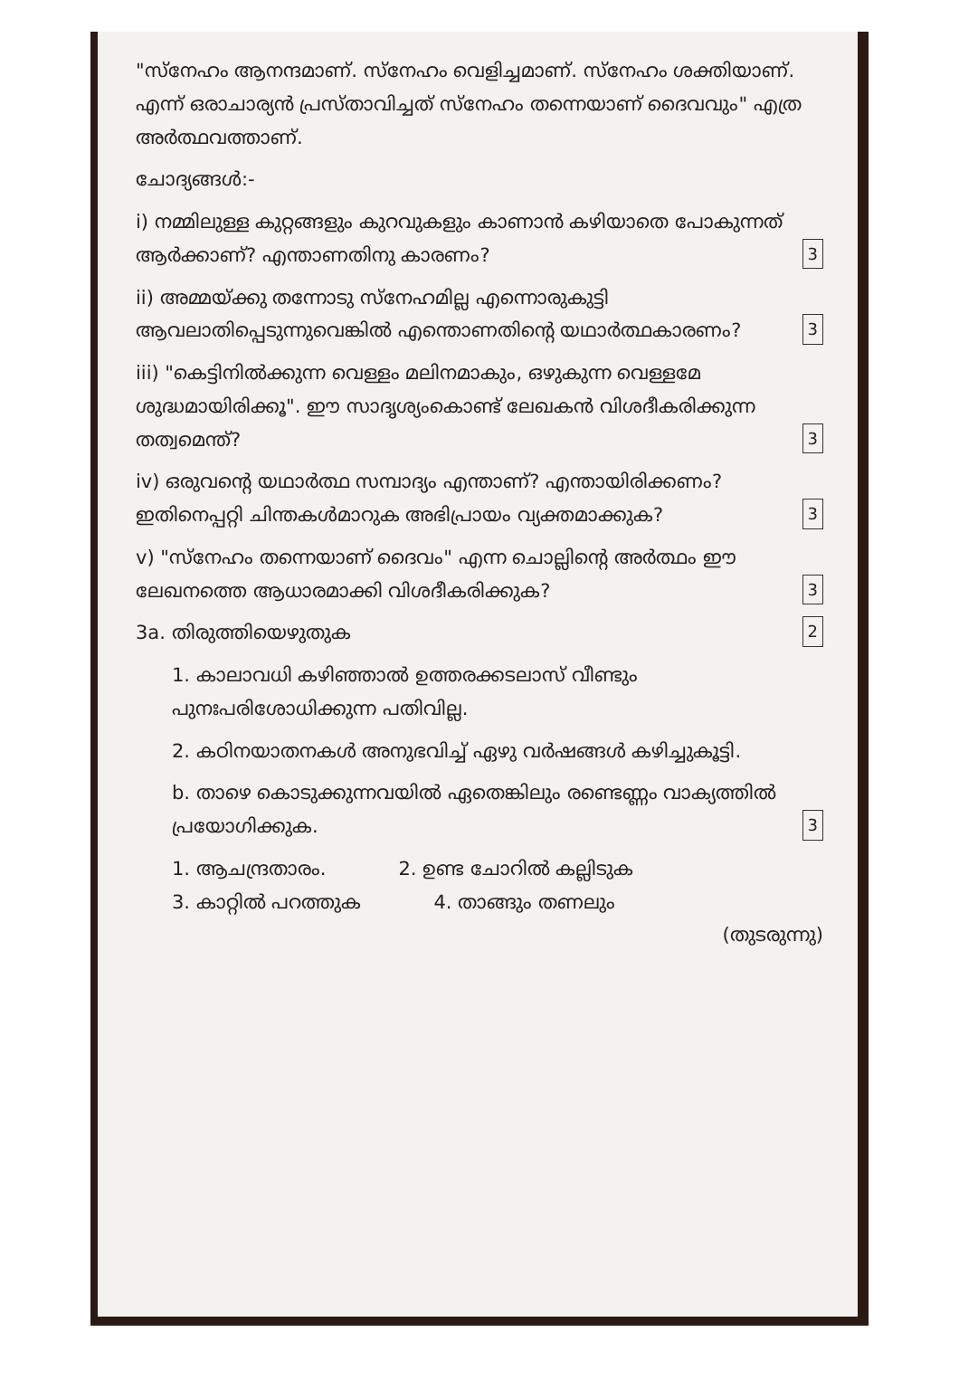"സ്നേഹം ആനന്ദമാണ്. സ്നേഹം വെളിച്ചമാണ്. സ്നേഹം ശക്തിയാണ്. എന്ന് ഒരാചാര്യൻ പ്രസ്താവിച്ചത് സ്നേഹം തന്നെയാണ് ദൈവവും" എത്ര അർത്ഥവത്താണ്.
ചോദ്യങ്ങൾ:-
i) നമ്മിലുള്ള കുറ്റങ്ങളും കുറവുകളും കാണാൻ കഴിയാതെ പോകുന്നത് ആർക്കാണ്? എന്താണതിനു കാരണം? 3
ii) അമ്മയ്ക്കു തന്നോടു സ്നേഹമില്ല എന്നൊരുകുട്ടി ആവലാതിപ്പെടുന്നുവെങ്കിൽ എന്തൊണതിന്റെ യഥാർത്ഥകാരണം? 3
iii) "കെട്ടിനിൽക്കുന്ന വെള്ളം മലിനമാകും, ഒഴുകുന്ന വെള്ളമേ ശുദ്ധമായിരിക്കൂ". ഈ സാദൃശ്യംകൊണ്ട് ലേഖകൻ വിശദീകരിക്കുന്ന തത്വമെന്ത്? 3
iv) ഒരുവന്റെ യഥാർത്ഥ സമ്പാദ്യം എന്താണ്? എന്തായിരിക്കണം? ഇതിനെപ്പറ്റി ചിന്തകൾമാറുക അഭിപ്രായം വ്യക്തമാക്കുക? 3
v) "സ്നേഹം തന്നെയാണ് ദൈവം" എന്ന ചൊല്ലിന്റെ അർത്ഥം ഈ ലേഖനത്തെ ആധാരമാക്കി വിശദീകരിക്കുക? 3
3a. തിരുത്തിയെഴുതുക 2
1. കാലാവധി കഴിഞ്ഞാൽ ഉത്തരക്കടലാസ് വീണ്ടും പുനഃപരിശോധിക്കുന്ന പതിവില്ല.
2. കഠിനയാതനകൾ അനുഭവിച്ച് ഏഴു വർഷങ്ങൾ കഴിച്ചുകൂട്ടി.
b. താഴെ കൊടുക്കുന്നവയിൽ ഏതെങ്കിലും രണ്ടെണ്ണം വാക്യത്തിൽ പ്രയോഗിക്കുക. 3
1. ആചന്ദ്രതാരം. 2. ഉണ്ട ചോറിൽ കല്ലിടുക
3. കാറ്റിൽ പറത്തുക 4. താങ്ങും തണലും
(തുടരുന്നു)